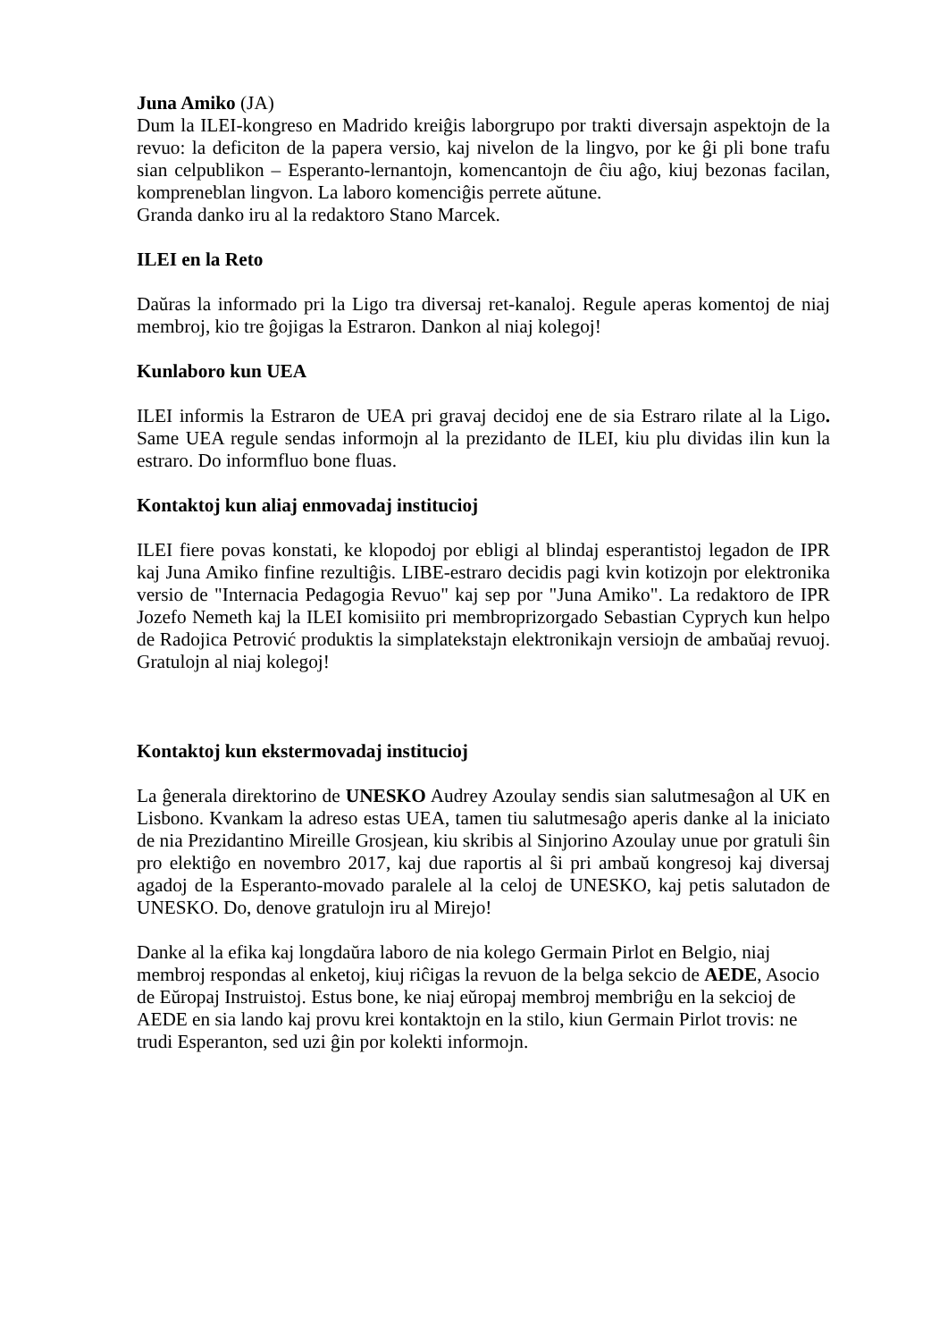Juna Amiko (JA)
Dum la ILEI-kongreso en Madrido kreiĝis laborgrupo por trakti diversajn aspektojn de la revuo: la deficiton de la papera versio, kaj nivelon de la lingvo, por ke ĝi pli bone trafu sian celpublikon – Esperanto-lernantojn, komencantojn de ĉiu aĝo, kiuj bezonas facilan, kompreneblan lingvon. La laboro komenciĝis perrete aŭtune.
Granda danko iru al la redaktoro Stano Marcek.
ILEI en la Reto
Daŭras la informado pri la Ligo tra diversaj ret-kanaloj. Regule aperas komentoj de niaj membroj, kio tre ĝojigas la Estraron. Dankon al niaj kolegoj!
Kunlaboro kun UEA
ILEI informis la Estraron de UEA pri gravaj decidoj ene de sia Estraro rilate al la Ligo. Same UEA regule sendas informojn al la prezidanto de ILEI, kiu plu dividas ilin kun la estraro. Do informfluo bone fluas.
Kontaktoj kun aliaj enmovadaj institucioj
ILEI fiere povas konstati, ke klopodoj por ebligi al blindaj esperantistoj legadon de IPR kaj Juna Amiko finfine rezultiĝis. LIBE-estraro decidis pagi kvin kotizojn por elektronika versio de "Internacia Pedagogia Revuo" kaj sep por "Juna Amiko". La redaktoro de IPR Jozefo Nemeth kaj la ILEI komisiito pri membroprizorgado Sebastian Cyprych kun helpo de Radojica Petrović produktis la simplatekstajn elektronikajn versiojn de ambaŭaj revuoj. Gratulojn al niaj kolegoj!
Kontaktoj kun ekstermovadaj institucioj
La ĝenerala direktorino de UNESKO Audrey Azoulay sendis sian salutmesaĝon al UK en Lisbono. Kvankam la adreso estas UEA, tamen tiu salutmesaĝo aperis danke al la iniciato de nia Prezidantino Mireille Grosjean, kiu skribis al Sinjorino Azoulay unue por gratuli ŝin pro elektiĝo en novembro 2017, kaj due raportis al ŝi pri ambaŭ kongresoj kaj diversaj agadoj de la Esperanto-movado paralele al la celoj de UNESKO, kaj petis salutadon de UNESKO. Do, denove gratulojn iru al Mirejo!
Danke al la efika kaj longdaŭra laboro de nia kolego Germain Pirlot en Belgio, niaj membroj respondas al enketoj, kiuj riĉigas la revuon de la belga sekcio de AEDE, Asocio de Eŭropaj Instruistoj. Estus bone, ke niaj eŭropaj membroj membriĝu en la sekcioj de AEDE en sia lando kaj provu krei kontaktojn en la stilo, kiun Germain Pirlot trovis: ne trudi Esperanton, sed uzi ĝin por kolekti informojn.